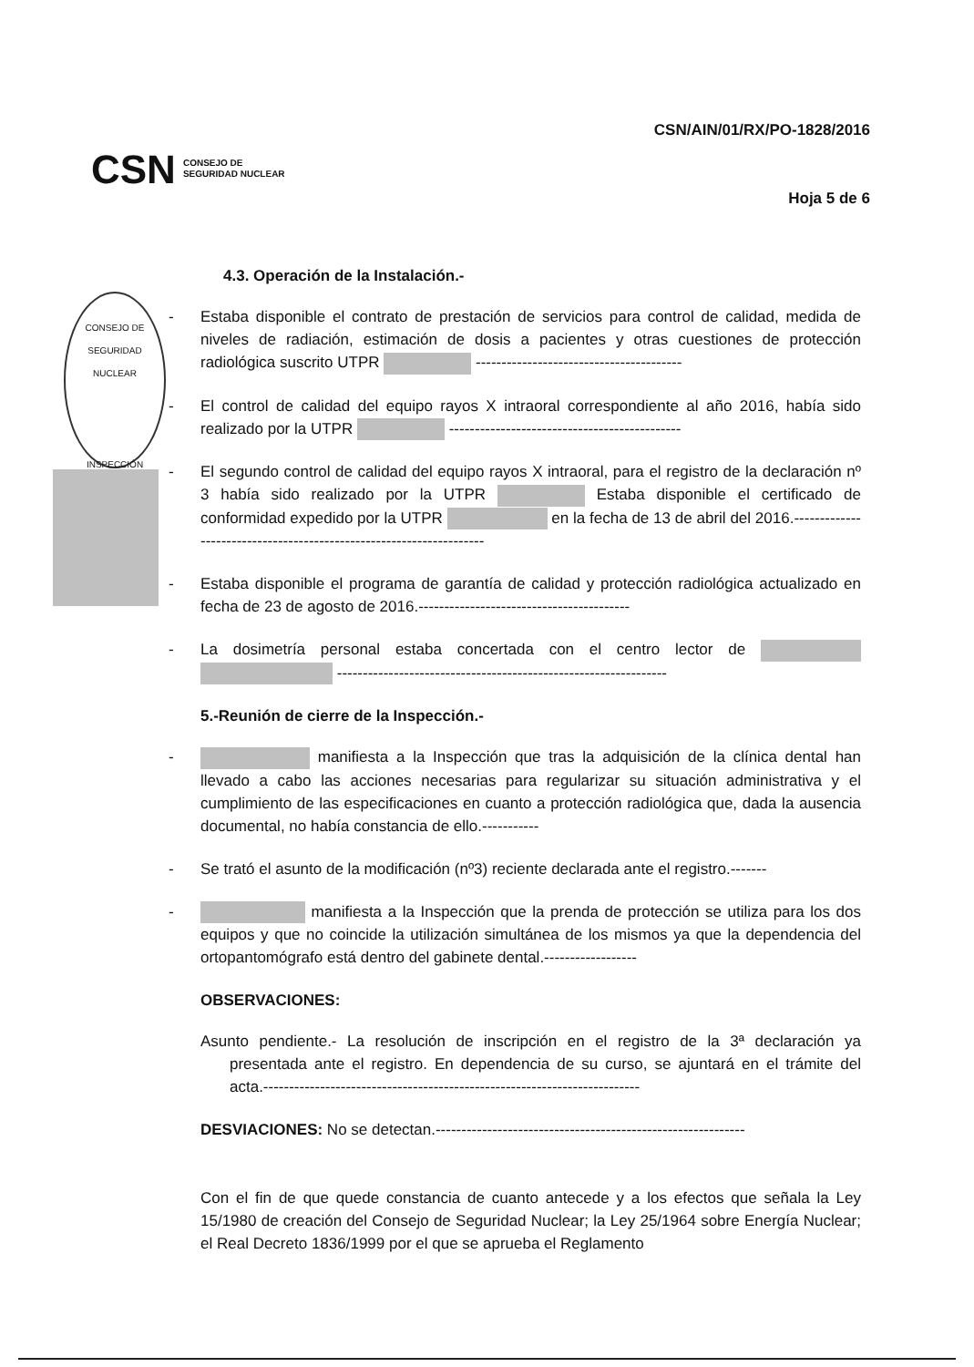CONSEJO DE SEGURIDAD NUCLEAR
INSPECCIÓN
CSN CONSEJO DE
SEGURIDAD NUCLEAR
CSN/AIN/01/RX/PO-1828/2016
Hoja 5 de 6
4.3. Operación de la Instalación.-
- Estaba disponible el contrato de prestación de servicios para control de calidad, medida de niveles de radiación, estimación de dosis a pacientes y otras cuestiones de protección radiológica suscrito UTPR ----------------------------------------
- El control de calidad del equipo rayos X intraoral correspondiente al año 2016, había sido realizado por la UTPR ---------------------------------------------
- El segundo control de calidad del equipo rayos X intraoral, para el registro de la declaración nº 3 había sido realizado por la UTPR Estaba disponible el certificado de conformidad expedido por la UTPR en la fecha de 13 de abril del 2016.--------------------------------------------------------------------
- Estaba disponible el programa de garantía de calidad y protección radiológica actualizado en fecha de 23 de agosto de 2016.-----------------------------------------
- La dosimetría personal estaba concertada con el centro lector de ----------------------------------------------------------------
5.-Reunión de cierre de la Inspección.-
- manifiesta a la Inspección que tras la adquisición de la clínica dental han llevado a cabo las acciones necesarias para regularizar su situación administrativa y el cumplimiento de las especificaciones en cuanto a protección radiológica que, dada la ausencia documental, no había constancia de ello.-----------
- Se trató el asunto de la modificación (nº3) reciente declarada ante el registro.-------
- manifiesta a la Inspección que la prenda de protección se utiliza para los dos equipos y que no coincide la utilización simultánea de los mismos ya que la dependencia del ortopantomógrafo está dentro del gabinete dental.------------------
OBSERVACIONES:
Asunto pendiente.- La resolución de inscripción en el registro de la 3ª declaración ya presentada ante el registro. En dependencia de su curso, se ajuntará en el trámite del acta.-------------------------------------------------------------------------
DESVIACIONES: No se detectan.------------------------------------------------------------
Con el fin de que quede constancia de cuanto antecede y a los efectos que señala la Ley 15/1980 de creación del Consejo de Seguridad Nuclear; la Ley 25/1964 sobre Energía Nuclear; el Real Decreto 1836/1999 por el que se aprueba el Reglamento